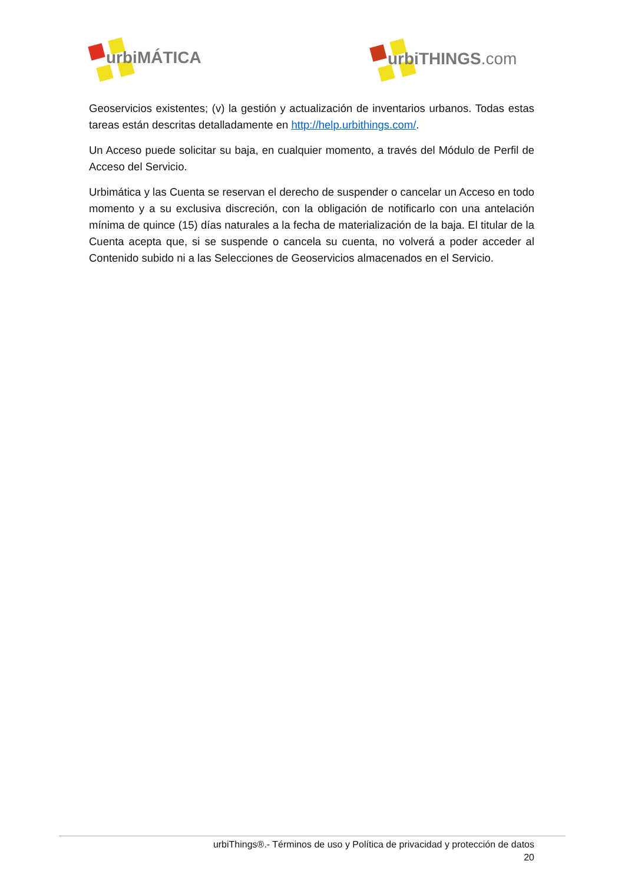urbiMÁTICA urbiTHINGS.com
Geoservicios existentes; (v) la gestión y actualización de inventarios urbanos. Todas estas tareas están descritas detalladamente en http://help.urbithings.com/.
Un Acceso puede solicitar su baja, en cualquier momento, a través del Módulo de Perfil de Acceso del Servicio.
Urbimática y las Cuenta se reservan el derecho de suspender o cancelar un Acceso en todo momento y a su exclusiva discreción, con la obligación de notificarlo con una antelación mínima de quince (15) días naturales a la fecha de materialización de la baja. El titular de la Cuenta acepta que, si se suspende o cancela su cuenta, no volverá a poder acceder al Contenido subido ni a las Selecciones de Geoservicios almacenados en el Servicio.
urbiThings®.- Términos de uso y Política de privacidad y protección de datos
20